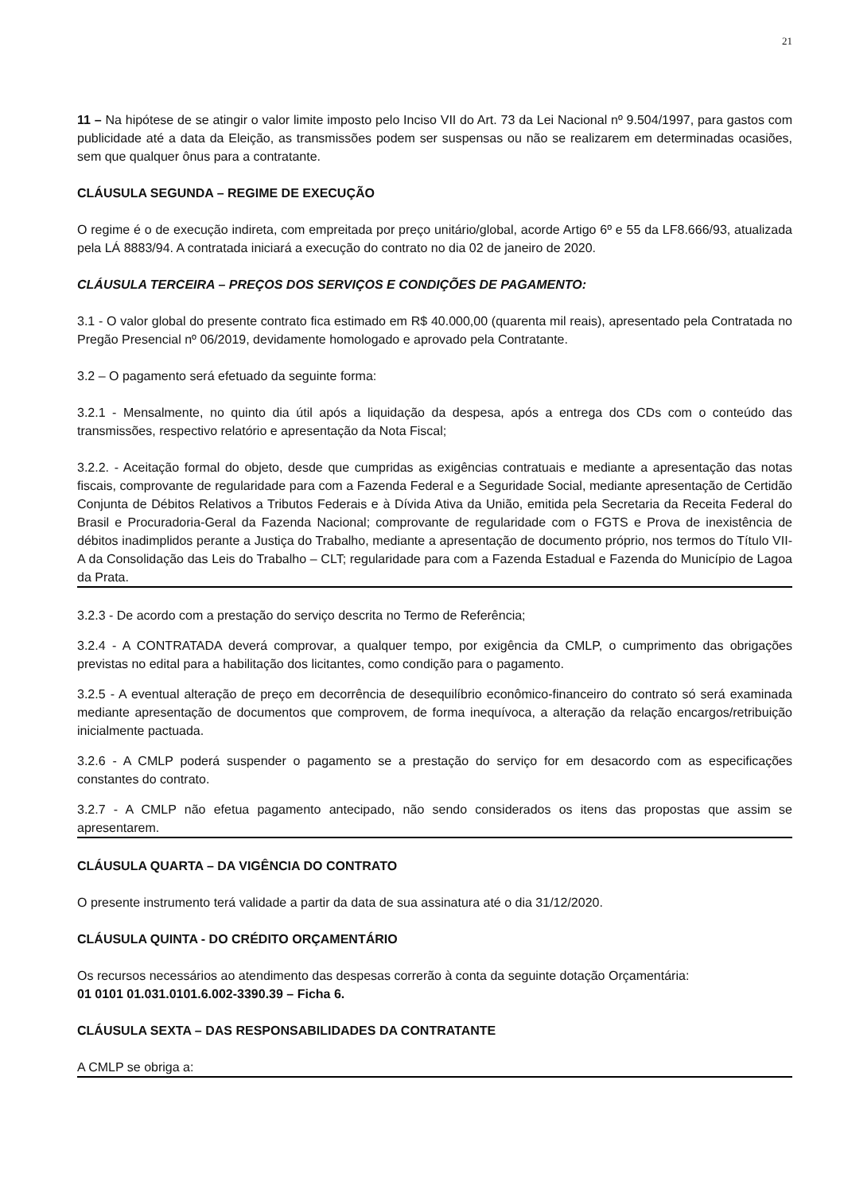21
11 – Na hipótese de se atingir o valor limite imposto pelo Inciso VII do Art. 73 da Lei Nacional nº 9.504/1997, para gastos com publicidade até a data da Eleição, as transmissões podem ser suspensas ou não se realizarem em determinadas ocasiões, sem que qualquer ônus para a contratante.
CLÁUSULA SEGUNDA – REGIME DE EXECUÇÃO
O regime é o de execução indireta, com empreitada por preço unitário/global, acorde Artigo 6º e 55 da LF8.666/93, atualizada pela LÁ 8883/94. A contratada iniciará a execução do contrato no dia 02 de janeiro de 2020.
CLÁUSULA TERCEIRA – PREÇOS DOS SERVIÇOS E CONDIÇÕES DE PAGAMENTO:
3.1 - O valor global do presente contrato fica estimado em R$ 40.000,00 (quarenta mil reais), apresentado pela Contratada no Pregão Presencial nº 06/2019, devidamente homologado e aprovado pela Contratante.
3.2 – O pagamento será efetuado da seguinte forma:
3.2.1 - Mensalmente, no quinto dia útil após a liquidação da despesa, após a entrega dos CDs com o conteúdo das transmissões, respectivo relatório e apresentação da Nota Fiscal;
3.2.2. - Aceitação formal do objeto, desde que cumpridas as exigências contratuais e mediante a apresentação das notas fiscais, comprovante de regularidade para com a Fazenda Federal e a Seguridade Social, mediante apresentação de Certidão Conjunta de Débitos Relativos a Tributos Federais e à Dívida Ativa da União, emitida pela Secretaria da Receita Federal do Brasil e Procuradoria-Geral da Fazenda Nacional; comprovante de regularidade com o FGTS e Prova de inexistência de débitos inadimplidos perante a Justiça do Trabalho, mediante a apresentação de documento próprio, nos termos do Título VII-A da Consolidação das Leis do Trabalho – CLT; regularidade para com a Fazenda Estadual e Fazenda do Município de Lagoa da Prata.
3.2.3 - De acordo com a prestação do serviço descrita no Termo de Referência;
3.2.4 - A CONTRATADA deverá comprovar, a qualquer tempo, por exigência da CMLP, o cumprimento das obrigações previstas no edital para a habilitação dos licitantes, como condição para o pagamento.
3.2.5 - A eventual alteração de preço em decorrência de desequilíbrio econômico-financeiro do contrato só será examinada mediante apresentação de documentos que comprovem, de forma inequívoca, a alteração da relação encargos/retribuição inicialmente pactuada.
3.2.6 - A CMLP poderá suspender o pagamento se a prestação do serviço for em desacordo com as especificações constantes do contrato.
3.2.7 - A CMLP não efetua pagamento antecipado, não sendo considerados os itens das propostas que assim se apresentarem.
CLÁUSULA QUARTA – DA VIGÊNCIA DO CONTRATO
O presente instrumento terá validade a partir da data de sua assinatura até o dia 31/12/2020.
CLÁUSULA QUINTA - DO CRÉDITO ORÇAMENTÁRIO
Os recursos necessários ao atendimento das despesas correrão à conta da seguinte dotação Orçamentária:
01 0101 01.031.0101.6.002-3390.39 – Ficha 6.
CLÁUSULA SEXTA – DAS RESPONSABILIDADES DA CONTRATANTE
A CMLP se obriga a: